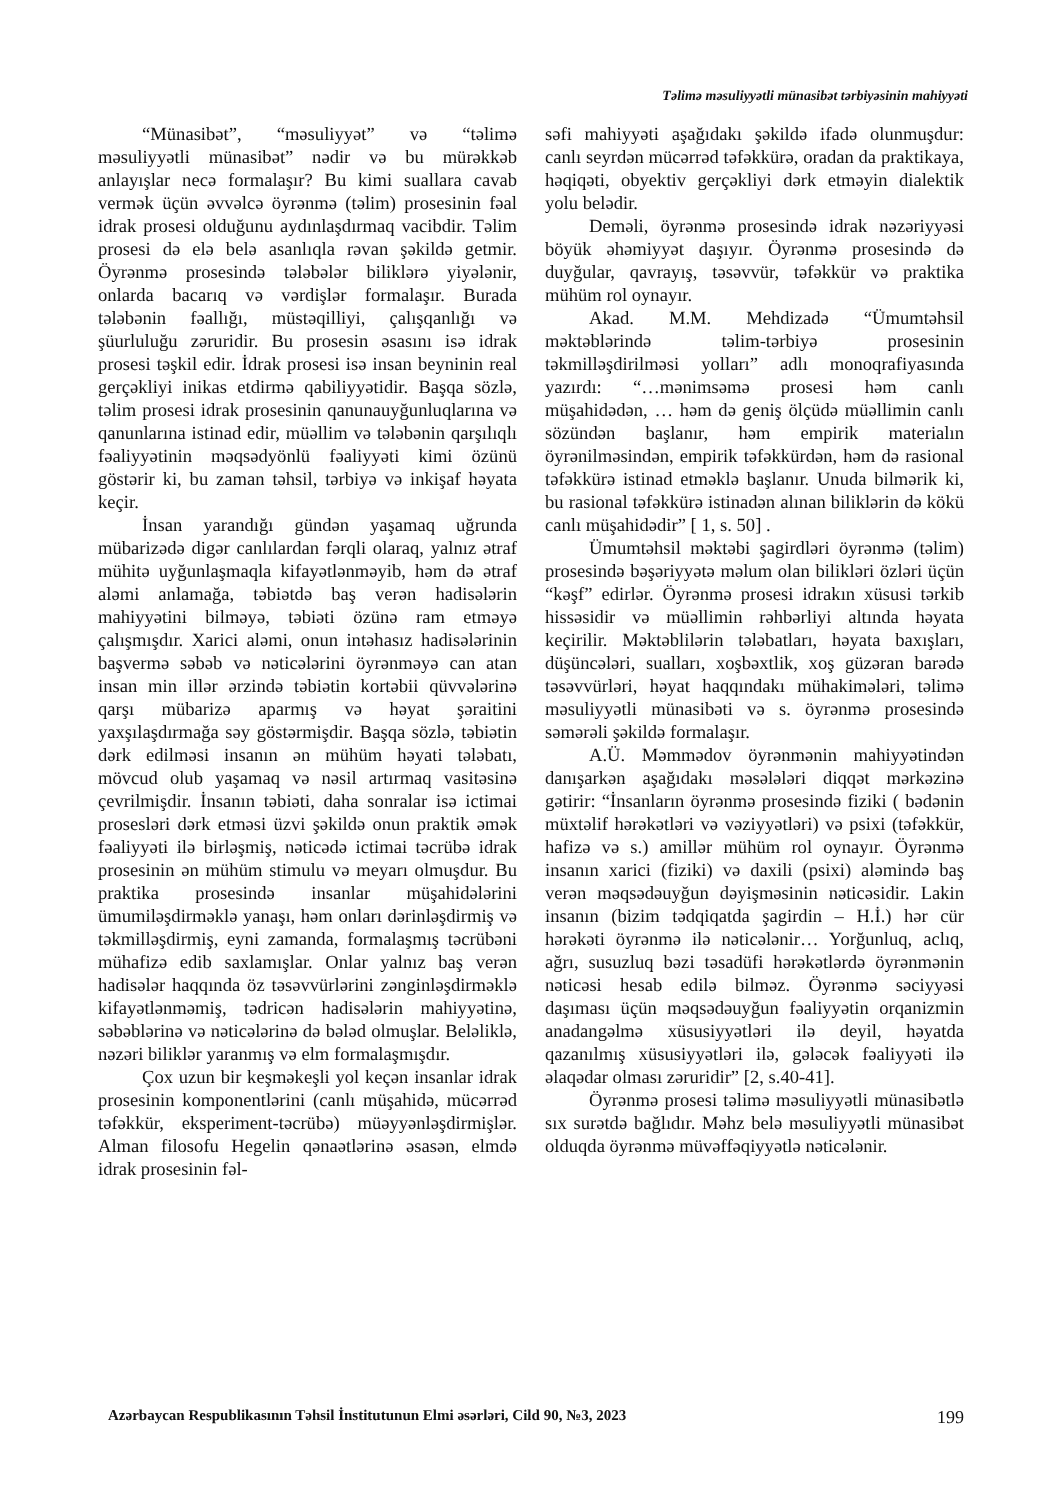Təlimə məsuliyyətli münasibət tərbiyəsinin mahiyyəti
“Münasibət”, “məsuliyyət” və “təlimə məsuliyyətli münasibət” nədir və bu mürəkkəb anlayışlar necə formalaşır? Bu kimi suallara cavab vermək üçün əvvəlcə öyrənmə (təlim) prosesinin fəal idrak prosesi olduğunu aydınlaşdırmaq vacibdir. Təlim prosesi də elə belə asanlıqla rəvan şəkildə getmir. Öyrənmə prosesində tələbələr biliklərə yiyələnir, onlarda bacarıq və vərdişlər formalaşır. Burada tələbənin fəallığı, müstəqilliyi, çalışqanlığı və şüurluluğu zəruridir. Bu prosesin əsasını isə idrak prosesi təşkil edir. İdrak prosesi isə insan beyninin real gerçəkliyi inikas etdirmə qabiliyyətidir. Başqa sözlə, təlim prosesi idrak prosesinin qanunauyğunluqlarına və qanunlarına istinad edir, müəllim və tələbənin qarşılıqlı fəaliyyətinin məqsədyönlü fəaliyyəti kimi özünü göstərir ki, bu zaman təhsil, tərbiyə və inkişaf həyata keçir.
İnsan yarandığı gündən yaşamaq uğrunda mübarizədə digər canlılardan fərqli olaraq, yalnız ətraf mühitə uyğunlaşmaqla kifayətlənməyib, həm də ətraf aləmi anlamağa, təbiətdə baş verən hadisələrin mahiyyətini bilməyə, təbiəti özünə ram etməyə çalışmışdır. Xarici aləmi, onun intəhasız hadisələrinin başvermə səbəb və nəticələrini öyrənməyə can atan insan min illər ərzində təbiətin kortəbii qüvvələrinə qarşı mübarizə aparmış və həyat şəraitini yaxşılaşdırmağa səy göstərmişdir. Başqa sözlə, təbiətin dərk edilməsi insanın ən mühüm həyati tələbatı, mövcud olub yaşamaq və nəsil artırmaq vasitəsinə çevrilmişdir. İnsanın təbiəti, daha sonralar isə ictimai prosesləri dərk etməsi üzvi şəkildə onun praktik əmək fəaliyyəti ilə birləşmiş, nəticədə ictimai təcrübə idrak prosesinin ən mühüm stimulu və meyarı olmuşdur. Bu praktika prosesində insanlar müşahidələrini ümumiləşdirməklə yanaşı, həm onları dərinləşdirmiş və təkmilləşdirmiş, eyni zamanda, formalaşmış təcrübəni mühafizə edib saxlamışlar. Onlar yalnız baş verən hadisələr haqqında öz təsəvvürlərini zənginləşdirməklə kifayətlənməmiş, tədricən hadisələrin mahiyyətinə, səbəblərinə və nəticələrinə də bələd olmuşlar. Beləliklə, nəzəri biliklər yaranmış və elm formalaşmışdır.
Çox uzun bir keşməkeşli yol keçən insanlar idrak prosesinin komponentlərini (canlı müşahidə, mücərrəd təfəkkür, eksperiment-təcrübə) müəyyənləşdirmişlər. Alman filosofu Hegelin qənaətlərinə əsasən, elmdə idrak prosesinin fəl-
səfi mahiyyəti aşağıdakı şəkildə ifadə olunmuşdur: canlı seyrdən mücərrəd təfəkkürə, oradan da praktikaya, həqiqəti, obyektiv gerçəkliyi dərk etməyin dialektik yolu belədir.
Deməli, öyrənmə prosesində idrak nəzəriyyəsi böyük əhəmiyyət daşıyır. Öyrənmə prosesində də duyğular, qavrayış, təsəvvür, təfəkkür və praktika mühüm rol oynayır.
Akad. M.M. Mehdizadə “Ümumtəhsil məktəblərində təlim-tərbiyə prosesinin təkmilləşdirilməsi yolları” adlı monoqrafiyasında yazırdı: “…mənimsəmə prosesi həm canlı müşahidədən, … həm də geniş ölçüdə müəllimin canlı sözündən başlanır, həm empirik materialın öyrənilməsindən, empirik təfəkkürdən, həm də rasional təfəkkürə istinad etməklə başlanır. Unuda bilmərik ki, bu rasional təfəkkürə istinadən alınan biliklərin də kökü canlı müşahidədir” [ 1, s. 50] .
Ümumtəhsil məktəbi şagirdləri öyrənmə (təlim) prosesində bəşəriyyətə məlum olan bilikləri özləri üçün “kəşf” edirlər. Öyrənmə prosesi idrakın xüsusi tərkib hissəsidir və müəllimin rəhbərliyi altında həyata keçirilir. Məktəblilərin tələbatları, həyata baxışları, düşüncələri, sualları, xoşbəxtlik, xoş güzəran barədə təsəvvürləri, həyat haqqındakı mühakimələri, təlimə məsuliyyətli münasibəti və s. öyrənmə prosesində səmərəli şəkildə formalaşır.
A.Ü. Məmmədov öyrənmənin mahiyyətindən danışarkən aşağıdakı məsələləri diqqət mərkəzinə gətirir: “İnsanların öyrənmə prosesində fiziki ( bədənin müxtəlif hərəkətləri və vəziyyətləri) və psixi (təfəkkür, hafizə və s.) amillər mühüm rol oynayır. Öyrənmə insanın xarici (fiziki) və daxili (psixi) aləmində baş verən məqsədəuyğun dəyişməsinin nəticəsidir. Lakin insanın (bizim tədqiqatda şagirdin – H.İ.) hər cür hərəkəti öyrənmə ilə nəticələnir… Yorğunluq, aclıq, ağrı, susuzluq bəzi təsadüfi hərəkətlərdə öyrənmənin nəticəsi hesab edilə bilməz. Öyrənmə səciyyəsi daşıması üçün məqsədəuyğun fəaliyyətin orqanizmin anadangəlmə xüsusiyyətləri ilə deyil, həyatda qazanılmış xüsusiyyətləri ilə, gələcək fəaliyyəti ilə əlaqədar olması zəruridir” [2, s.40-41].
Öyrənmə prosesi təlimə məsuliyyətli münasibətlə sıx surətdə bağlıdır. Məhz belə məsuliyyətli münasibət olduqda öyrənmə müvəffəqiyyətlə nəticələnir.
Azərbaycan Respublikasının Təhsil İnstitutunun Elmi əsərləri, Cild 90, №3, 2023 199